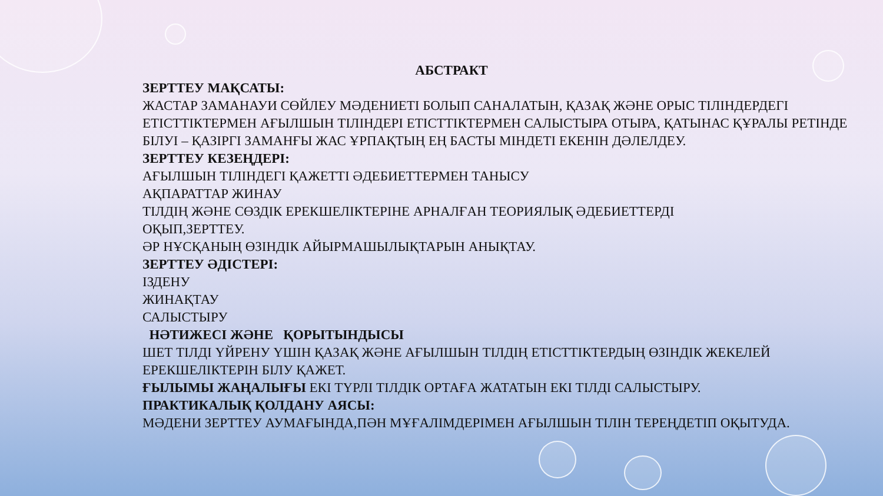АБСТРАКТ
ЗЕРТТЕУ МАҚСАТЫ:
ЖАСТАР ЗАМАНАУИ СӨЙЛЕУ МӘДЕНИЕТІ БОЛЫП САНАЛАТЫН, ҚАЗАҚ ЖӘНЕ ОРЫС ТІЛІНДЕРДЕГІ ЕТІСТТІКТЕРМЕН АҒЫЛШЫН ТІЛІНДЕРІ ЕТІСТТІКТЕРМЕН САЛЫСТЫРА ОТЫРА, ҚАТЫНАС ҚҰРАЛЫ РЕТІНДЕ БІЛУІ – ҚАЗІРГІ ЗАМАНҒЫ ЖАС ҰРПАҚТЫҢ ЕҢ БАСТЫ МІНДЕТІ ЕКЕНІН ДӘЛЕЛДЕУ.
ЗЕРТТЕУ КЕЗЕҢДЕРІ:
АҒЫЛШЫН ТІЛІНДЕГІ ҚАЖЕТТІ ӘДЕБИЕТТЕРМЕН ТАНЫСУ
АҚПАРАТТАР ЖИНАУ
ТІЛДІҢ ЖӘНЕ СӨЗДІК ЕРЕКШЕЛІКТЕРІНЕ АРНАЛҒАН ТЕОРИЯЛЫҚ ӘДЕБИЕТТЕРДІ
ОҚЫП,ЗЕРТТЕУ.
ӘР НҰСҚАНЫҢ ӨЗІНДІК АЙЫРМАШЫЛЫҚТАРЫН АНЫҚТАУ.
ЗЕРТТЕУ ӘДІСТЕРІ:
ІЗДЕНУ
ЖИНАҚТАУ
САЛЫСТЫРУ
НӘТИЖЕСІ ЖӘНЕ ҚОРЫТЫНДЫСЫ
ШЕТ ТІЛДІ ҮЙРЕНУ ҮШІН ҚАЗАҚ ЖӘНЕ АҒЫЛШЫН ТІЛДІҢ ЕТІСТТІКТЕРДЫҢ ӨЗІНДІК ЖЕКЕЛЕЙ ЕРЕКШЕЛІКТЕРІН БІЛУ ҚАЖЕТ.
ҒЫЛЫМЫ ЖАҢАЛЫҒЫ ЕКІ ТҮРЛІ ТІЛДІК ОРТАҒА ЖАТАТЫН ЕКІ ТІЛДІ САЛЫСТЫРУ.
ПРАКТИКАЛЫҚ ҚОЛДАНУ АЯСЫ:
МӘДЕНИ ЗЕРТТЕУ АУМАҒЫНДА,ПӘН МҰҒАЛІМДЕРІМЕН АҒЫЛШЫН ТІЛІН ТЕРЕҢДЕТІП ОҚЫТУДА.